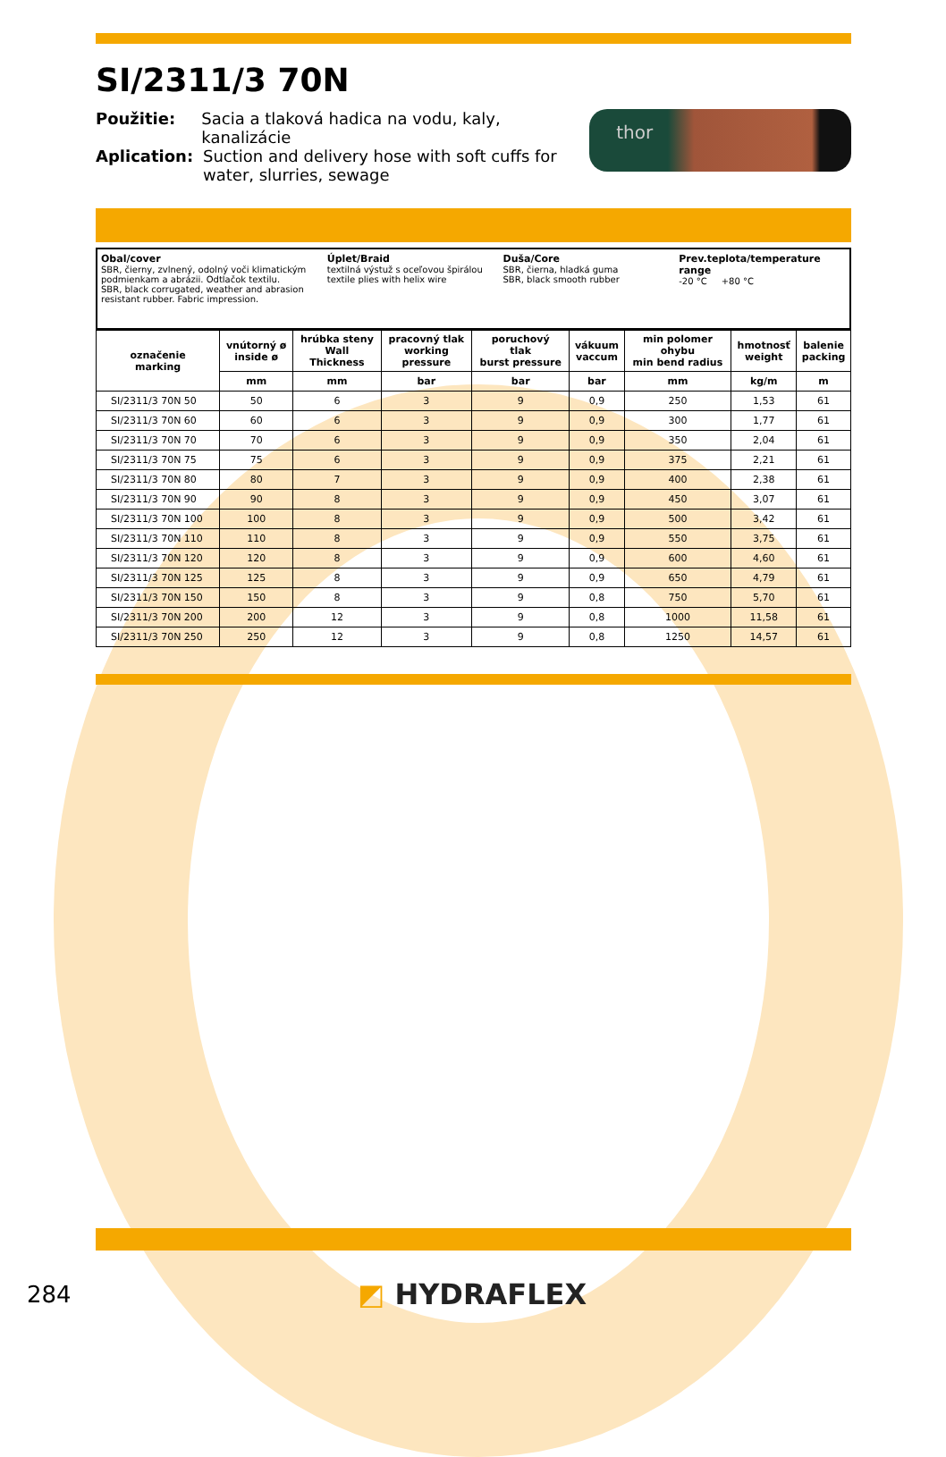SI/2311/3 70N
Použitie: Sacia a tlaková hadica na vodu, kaly, kanalizácie
Aplication: Suction and delivery hose with soft cuffs for
water, slurries, sewage
thor
Obal/cover
SBR, čierny, zvlnený, odolný voči klimatickým podmienkam a abrázii. Odtlačok textilu.
SBR, black corrugated, weather and abrasion resistant rubber. Fabric impression.
Úplet/Braid
textilná výstuž s oceľovou špirálou
textile plies with helix wire
Duša/Core
SBR, čierna, hladká guma
SBR, black smooth rubber
Prev.teplota/temperature range
-20 °C +80 °C
| označenie marking | vnútorný ø inside ø | hrúbka steny Wall Thickness | pracovný tlak working pressure | poruchový tlak burst pressure | vákuum vaccum | min polomer ohybu min bend radius | hmotnosť weight | balenie packing |
| --- | --- | --- | --- | --- | --- | --- | --- | --- |
| | mm | mm | bar | bar | bar | mm | kg/m | m |
| SI/2311/3 70N 50 | 50 | 6 | 3 | 9 | 0,9 | 250 | 1,53 | 61 |
| SI/2311/3 70N 60 | 60 | 6 | 3 | 9 | 0,9 | 300 | 1,77 | 61 |
| SI/2311/3 70N 70 | 70 | 6 | 3 | 9 | 0,9 | 350 | 2,04 | 61 |
| SI/2311/3 70N 75 | 75 | 6 | 3 | 9 | 0,9 | 375 | 2,21 | 61 |
| SI/2311/3 70N 80 | 80 | 7 | 3 | 9 | 0,9 | 400 | 2,38 | 61 |
| SI/2311/3 70N 90 | 90 | 8 | 3 | 9 | 0,9 | 450 | 3,07 | 61 |
| SI/2311/3 70N 100 | 100 | 8 | 3 | 9 | 0,9 | 500 | 3,42 | 61 |
| SI/2311/3 70N 110 | 110 | 8 | 3 | 9 | 0,9 | 550 | 3,75 | 61 |
| SI/2311/3 70N 120 | 120 | 8 | 3 | 9 | 0,9 | 600 | 4,60 | 61 |
| SI/2311/3 70N 125 | 125 | 8 | 3 | 9 | 0,9 | 650 | 4,79 | 61 |
| SI/2311/3 70N 150 | 150 | 8 | 3 | 9 | 0,8 | 750 | 5,70 | 61 |
| SI/2311/3 70N 200 | 200 | 12 | 3 | 9 | 0,8 | 1000 | 11,58 | 61 |
| SI/2311/3 70N 250 | 250 | 12 | 3 | 9 | 0,8 | 1250 | 14,57 | 61 |
284
◩ HYDRAFLEX